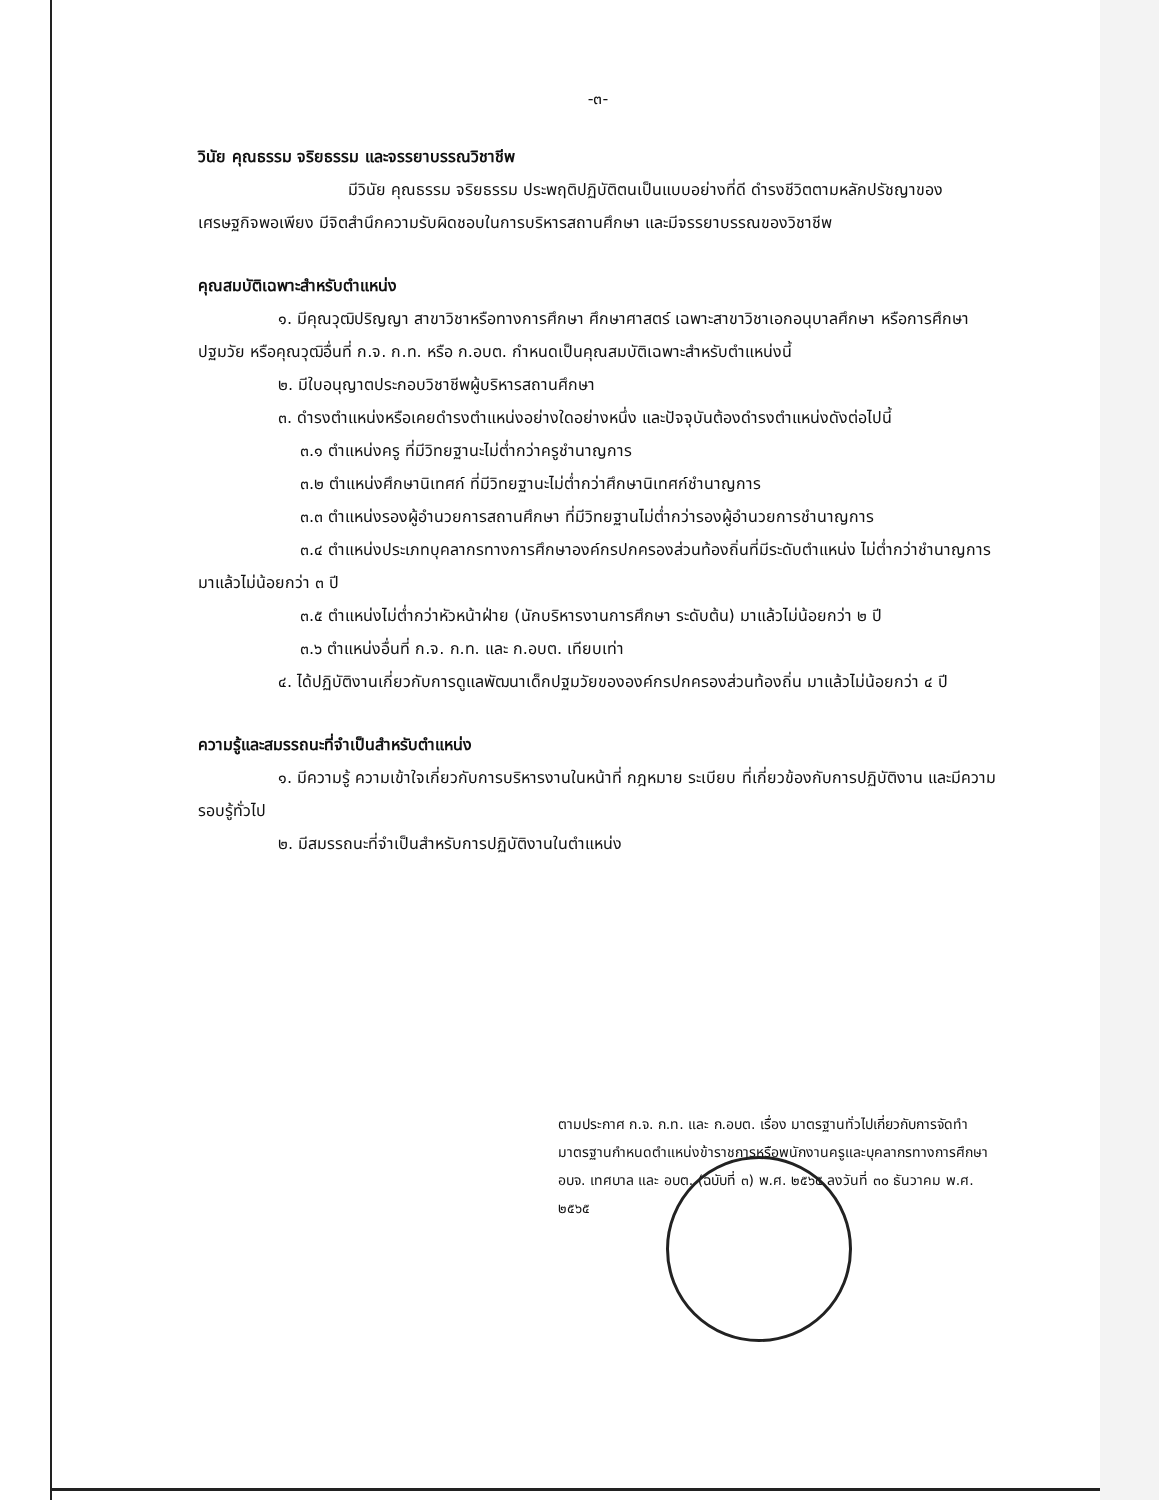-๓-
วินัย คุณธรรม จริยธรรม และจรรยาบรรณวิชาชีพ
มีวินัย คุณธรรม จริยธรรม ประพฤติปฏิบัติตนเป็นแบบอย่างที่ดี ดำรงชีวิตตามหลักปรัชญาของเศรษฐกิจพอเพียง มีจิตสำนึกความรับผิดชอบในการบริหารสถานศึกษา และมีจรรยาบรรณของวิชาชีพ
คุณสมบัติเฉพาะสำหรับตำแหน่ง
๑. มีคุณวุฒิปริญญา สาขาวิชาหรือทางการศึกษา ศึกษาศาสตร์ เฉพาะสาขาวิชาเอกอนุบาลศึกษา หรือการศึกษาปฐมวัย หรือคุณวุฒิอื่นที่ ก.จ. ก.ท. หรือ ก.อบต. กำหนดเป็นคุณสมบัติเฉพาะสำหรับตำแหน่งนี้
๒. มีใบอนุญาตประกอบวิชาชีพผู้บริหารสถานศึกษา
๓. ดำรงตำแหน่งหรือเคยดำรงตำแหน่งอย่างใดอย่างหนึ่ง และปัจจุบันต้องดำรงตำแหน่งดังต่อไปนี้
๓.๑ ตำแหน่งครู ที่มีวิทยฐานะไม่ต่ำกว่าครูชำนาญการ
๓.๒ ตำแหน่งศึกษานิเทศก์ ที่มีวิทยฐานะไม่ต่ำกว่าศึกษานิเทศก์ชำนาญการ
๓.๓ ตำแหน่งรองผู้อำนวยการสถานศึกษา ที่มีวิทยฐานไม่ต่ำกว่ารองผู้อำนวยการชำนาญการ
๓.๔ ตำแหน่งประเภทบุคลากรทางการศึกษาองค์กรปกครองส่วนท้องถิ่นที่มีระดับตำแหน่ง ไม่ต่ำกว่าชำนาญการ มาแล้วไม่น้อยกว่า ๓ ปี
๓.๕ ตำแหน่งไม่ต่ำกว่าหัวหน้าฝ่าย (นักบริหารงานการศึกษา ระดับต้น) มาแล้วไม่น้อยกว่า ๒ ปี
๓.๖ ตำแหน่งอื่นที่ ก.จ. ก.ท. และ ก.อบต. เทียบเท่า
๔. ได้ปฏิบัติงานเกี่ยวกับการดูแลพัฒนาเด็กปฐมวัยขององค์กรปกครองส่วนท้องถิ่น มาแล้วไม่น้อยกว่า ๔ ปี
ความรู้และสมรรถนะที่จำเป็นสำหรับตำแหน่ง
๑. มีความรู้ ความเข้าใจเกี่ยวกับการบริหารงานในหน้าที่ กฎหมาย ระเบียบ ที่เกี่ยวข้องกับการปฏิบัติงาน และมีความรอบรู้ทั่วไป
๒. มีสมรรถนะที่จำเป็นสำหรับการปฏิบัติงานในตำแหน่ง
ตามประกาศ ก.จ. ก.ท. และ ก.อบต. เรื่อง มาตรฐานทั่วไปเกี่ยวกับการจัดทำมาตรฐานกำหนดตำแหน่งข้าราชการหรือพนักงานครูและบุคลากรทางการศึกษา อบจ. เทศบาล และ อบต. (ฉบับที่ ๓) พ.ศ. ๒๕๖๕ ลงวันที่ ๓๐ ธันวาคม พ.ศ. ๒๕๖๕